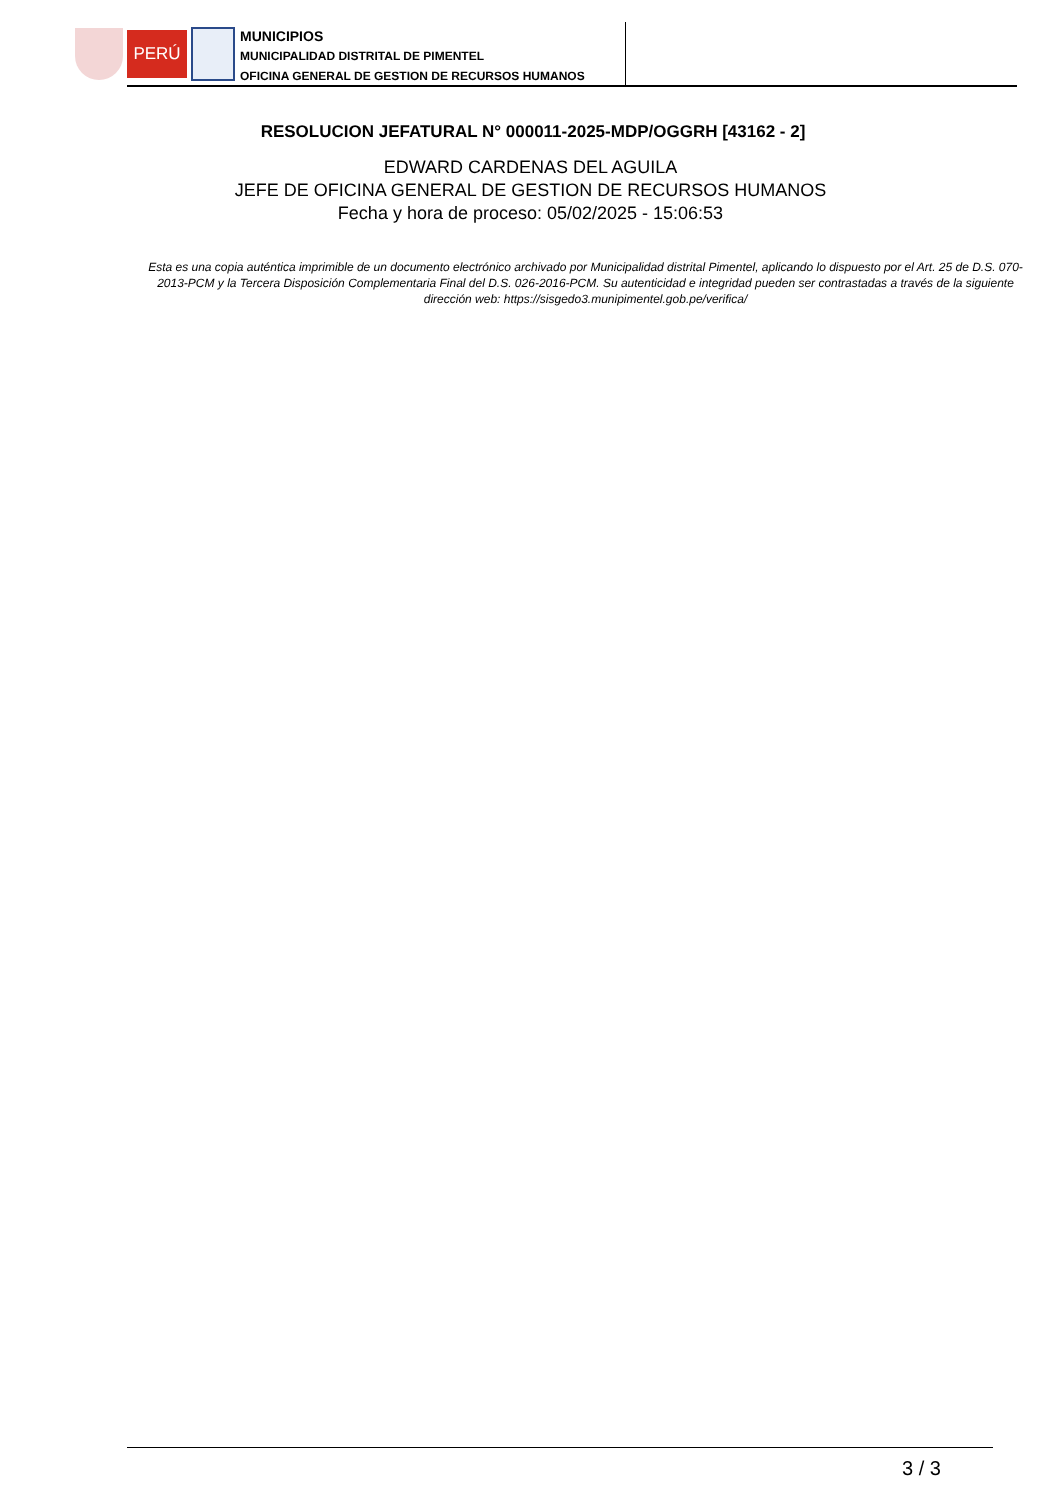PERÚ
MUNICIPIOS
MUNICIPALIDAD DISTRITAL DE PIMENTEL
OFICINA GENERAL DE GESTION DE RECURSOS HUMANOS
RESOLUCION JEFATURAL N° 000011-2025-MDP/OGGRH [43162 - 2]
EDWARD CARDENAS DEL AGUILA
JEFE DE OFICINA GENERAL DE GESTION DE RECURSOS HUMANOS
Fecha y hora de proceso: 05/02/2025 - 15:06:53
Esta es una copia auténtica imprimible de un documento electrónico archivado por Municipalidad distrital Pimentel, aplicando lo dispuesto por el Art. 25 de D.S. 070-2013-PCM y la Tercera Disposición Complementaria Final del D.S. 026-2016-PCM. Su autenticidad e integridad pueden ser contrastadas a través de la siguiente dirección web: https://sisgedo3.munipimentel.gob.pe/verifica/
3 / 3